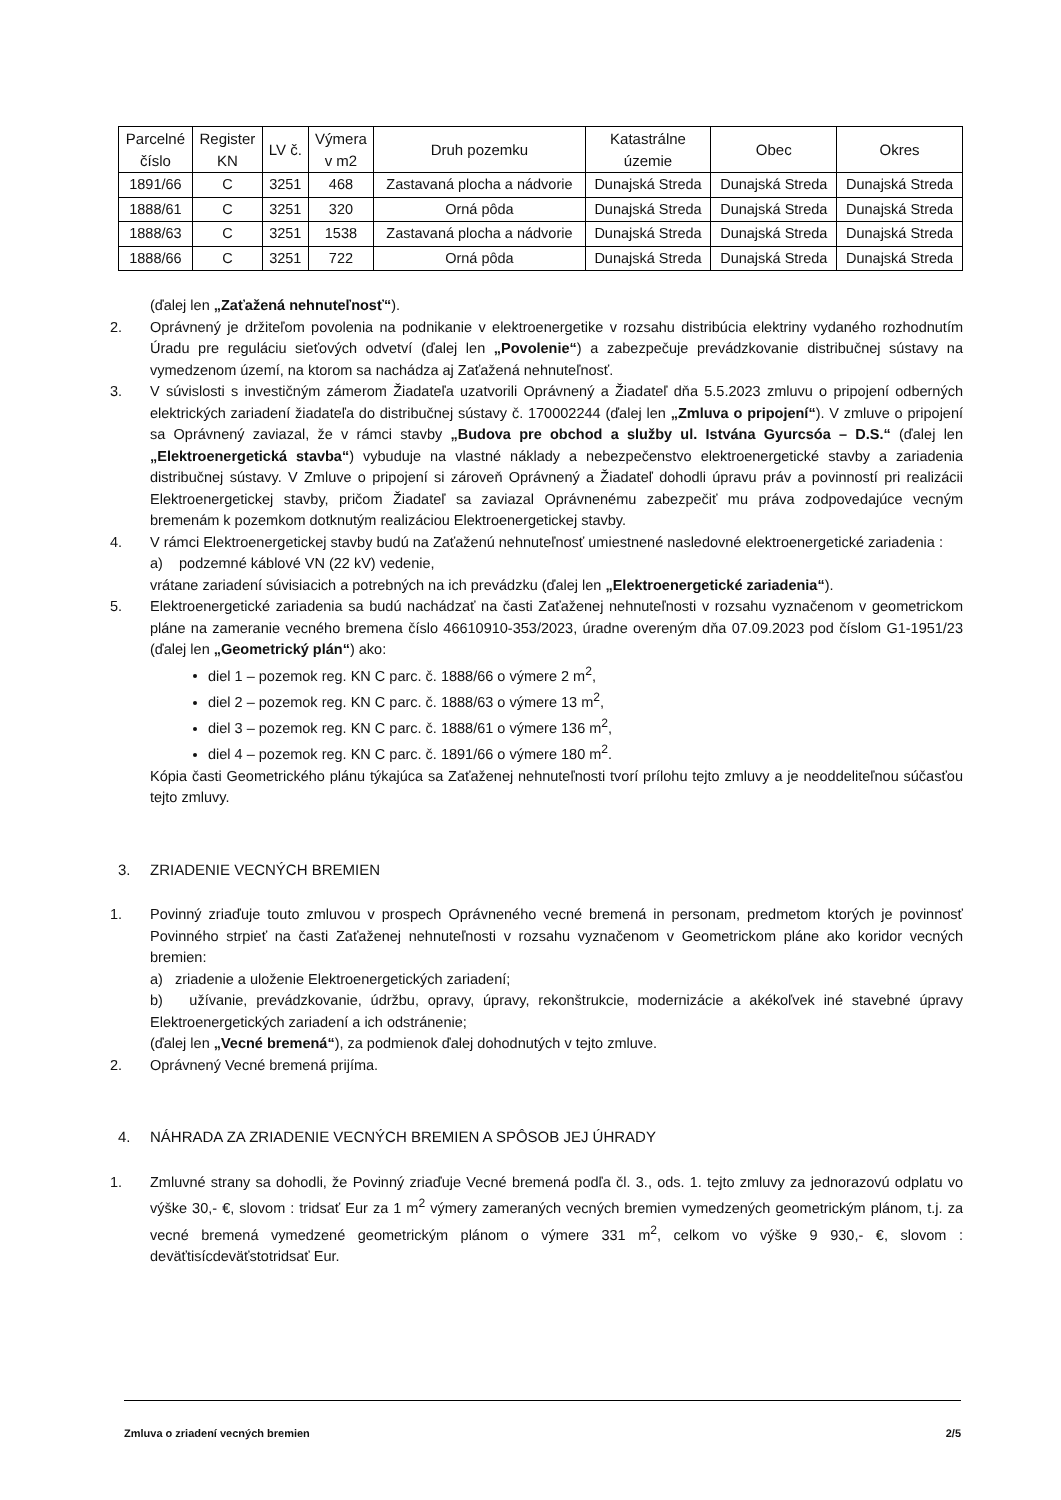| Parcelné číslo | Register KN | LV č. | Výmera v m2 | Druh pozemku | Katastrálne územie | Obec | Okres |
| --- | --- | --- | --- | --- | --- | --- | --- |
| 1891/66 | C | 3251 | 468 | Zastavaná plocha a nádvorie | Dunajská Streda | Dunajská Streda | Dunajská Streda |
| 1888/61 | C | 3251 | 320 | Orná pôda | Dunajská Streda | Dunajská Streda | Dunajská Streda |
| 1888/63 | C | 3251 | 1538 | Zastavaná plocha a nádvorie | Dunajská Streda | Dunajská Streda | Dunajská Streda |
| 1888/66 | C | 3251 | 722 | Orná pôda | Dunajská Streda | Dunajská Streda | Dunajská Streda |
(ďalej len „Zaťažená nehnuteľnosť“).
2. Oprávnený je držiteľom povolenia na podnikanie v elektroenergetike v rozsahu distribúcia elektriny vydaného rozhodnutím Úradu pre reguláciu sieťových odvetví (ďalej len „Povolenie“) a zabezpečuje prevádzkovanie distribučnej sústavy na vymedzenom území, na ktorom sa nachádza aj Zaťažená nehnuteľnosť.
3. V súvislosti s investičným zámerom Žiadateľa uzatvorili Oprávnený a Žiadateľ dňa 5.5.2023 zmluvu o pripojení odberných elektrických zariadení žiadateľa do distribučnej sústavy č. 170002244 (ďalej len „Zmluva o pripojení“). V zmluve o pripojení sa Oprávnený zaviazal, že v rámci stavby „Budova pre obchod a služby ul. Istvána Gyurcsóa – D.S.“ (ďalej len „Elektroenergetická stavba“) vybuduje na vlastné náklady a nebezpečenstvo elektroenergetické stavby a zariadenia distribučnej sústavy. V Zmluve o pripojení si zároveň Oprávnený a Žiadateľ dohodli úpravu práv a povinností pri realizácii Elektroenergetickej stavby, pričom Žiadateľ sa zaviazal Oprávnenému zabezpečiť mu práva zodpovedajúce vecným bremenám k pozemkom dotknutým realizáciou Elektroenergetickej stavby.
4. V rámci Elektroenergetickej stavby budú na Zaťaženú nehnuteľnosť umiestnené nasledovné elektroenergetické zariadenia :
a) podzemné káblové VN (22 kV) vedenie,
vrátane zariadení súvisiacich a potrebných na ich prevádzku (ďalej len „Elektroenergetické zariadenia“).
5. Elektroenergetické zariadenia sa budú nachádzať na časti Zaťaženej nehnuteľnosti v rozsahu vyznačenom v geometrickom pláne na zameranie vecného bremena číslo 46610910-353/2023, úradne overeným dňa 07.09.2023 pod číslom G1-1951/23 (ďalej len „Geometrický plán“) ako:
diel 1 – pozemok reg. KN C parc. č. 1888/66 o výmere 2 m<sup>2</sup>,
diel 2 – pozemok reg. KN C parc. č. 1888/63 o výmere 13 m<sup>2</sup>,
diel 3 – pozemok reg. KN C parc. č. 1888/61 o výmere 136 m<sup>2</sup>,
diel 4 – pozemok reg. KN C parc. č. 1891/66 o výmere 180 m<sup>2</sup>.
Kópia časti Geometrického plánu týkajúca sa Zaťaženej nehnuteľnosti tvorí prílohu tejto zmluvy a je neoddeliteľnou súčasťou tejto zmluvy.
3. ZRIADENIE VECNÝCH BREMIEN
1. Povinný zriaďuje touto zmluvou v prospech Oprávneného vecné bremená in personam, predmetom ktorých je povinnosť Povinného strpieť na časti Zaťaženej nehnuteľnosti v rozsahu vyznačenom v Geometrickom pláne ako koridor vecných bremien:
a) zriadenie a uloženie Elektroenergetických zariadení;
b) užívanie, prevádzkovanie, údržbu, opravy, úpravy, rekonštrukcie, modernizácie a akékoľvek iné stavebné úpravy Elektroenergetických zariadení a ich odstránenie;
(ďalej len „Vecné bremená“), za podmienok ďalej dohodnutých v tejto zmluve.
2. Oprávnený Vecné bremená prijíma.
4. NÁHRADA ZA ZRIADENIE VECNÝCH BREMIEN A SPÔSOB JEJ ÚHRADY
1. Zmluvné strany sa dohodli, že Povinný zriaďuje Vecné bremená podľa čl. 3., ods. 1. tejto zmluvy za jednorazovú odplatu vo výške 30,- €, slovom : tridsať Eur za 1 m<sup>2</sup> výmery zameraných vecných bremien vymedzených geometrickým plánom, t.j. za vecné bremená vymedzené geometrickým plánom o výmere 331 m<sup>2</sup>, celkom vo výške 9 930,- €, slovom : deväťtisícdeväťstotridsať Eur.
Zmluva o zriadení vecných bremien 2/5